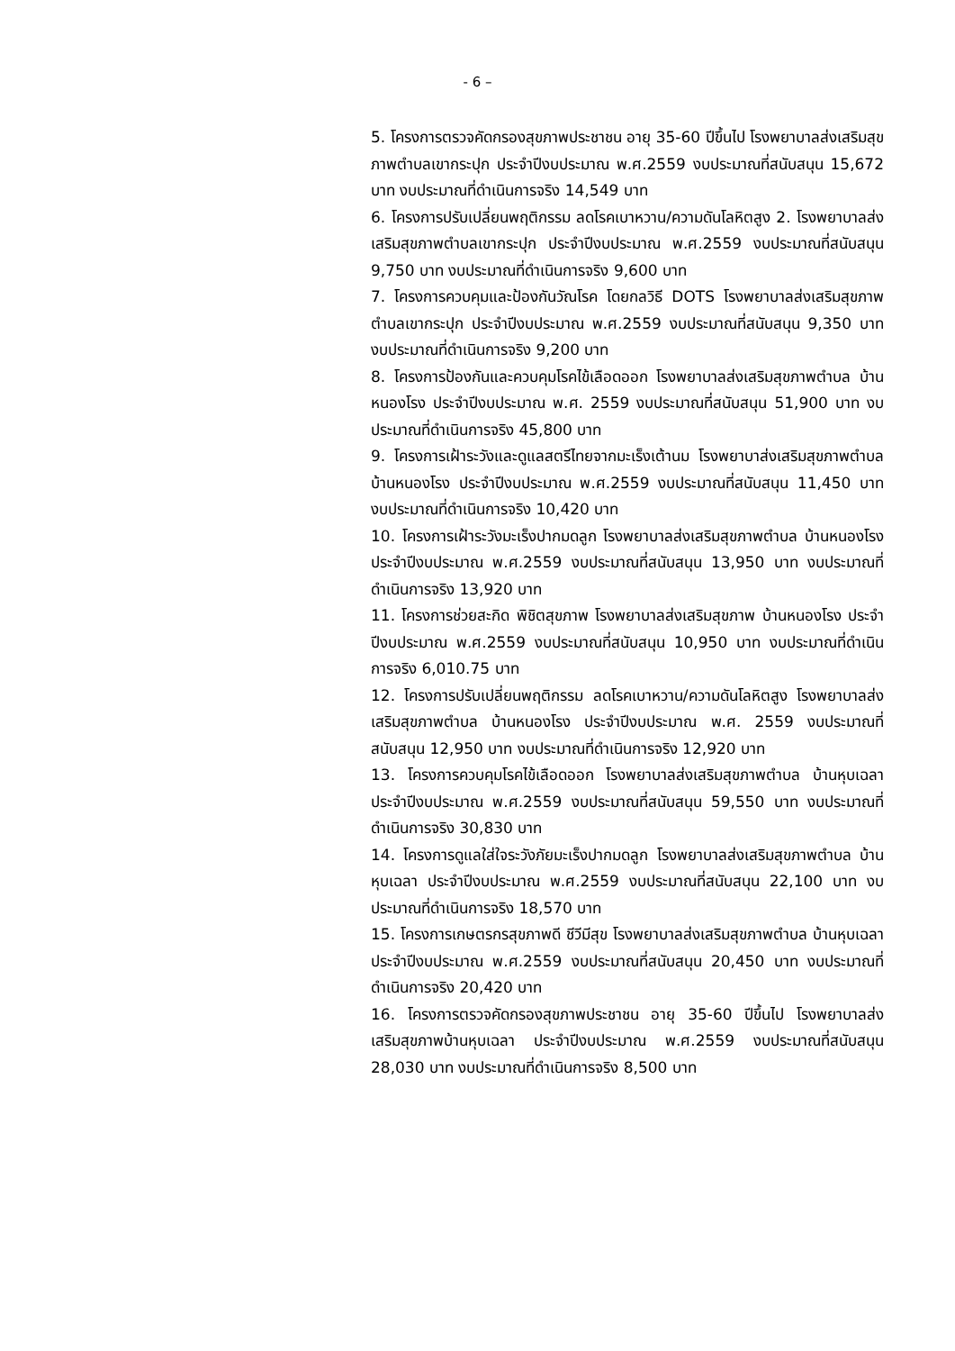- 6 –
5. โครงการตรวจคัดกรองสุขภาพประชาชน อายุ 35-60 ปีขึ้นไป โรงพยาบาลส่งเสริมสุขภาพตำบลเขากระปุก ประจำปีงบประมาณ พ.ศ.2559 งบประมาณที่สนับสนุน 15,672 บาท งบประมาณที่ดำเนินการจริง 14,549 บาท
6. โครงการปรับเปลี่ยนพฤติกรรม ลดโรคเบาหวาน/ความดันโลหิตสูง 2. โรงพยาบาลส่งเสริมสุขภาพตำบลเขากระปุก ประจำปีงบประมาณ พ.ศ.2559 งบประมาณที่สนับสนุน 9,750 บาท งบประมาณที่ดำเนินการจริง 9,600 บาท
7. โครงการควบคุมและป้องกันวัณโรค โดยกลวิธี DOTS โรงพยาบาลส่งเสริมสุขภาพตำบลเขากระปุก ประจำปีงบประมาณ พ.ศ.2559 งบประมาณที่สนับสนุน 9,350 บาท งบประมาณที่ดำเนินการจริง 9,200 บาท
8. โครงการป้องกันและควบคุมโรคไข้เลือดออก โรงพยาบาลส่งเสริมสุขภาพตำบล บ้านหนองโรง ประจำปีงบประมาณ พ.ศ. 2559 งบประมาณที่สนับสนุน 51,900 บาท งบประมาณที่ดำเนินการจริง 45,800 บาท
9. โครงการเฝ้าระวังและดูแลสตรีไทยจากมะเร็งเต้านม โรงพยาบาส่งเสริมสุขภาพตำบล บ้านหนองโรง ประจำปีงบประมาณ พ.ศ.2559 งบประมาณที่สนับสนุน 11,450 บาท งบประมาณที่ดำเนินการจริง 10,420 บาท
10. โครงการเฝ้าระวังมะเร็งปากมดลูก โรงพยาบาลส่งเสริมสุขภาพตำบล บ้านหนองโรง ประจำปีงบประมาณ พ.ศ.2559 งบประมาณที่สนับสนุน 13,950 บาท งบประมาณที่ดำเนินการจริง 13,920 บาท
11. โครงการช่วยสะกิด พิชิตสุขภาพ โรงพยาบาลส่งเสริมสุขภาพ บ้านหนองโรง ประจำปีงบประมาณ พ.ศ.2559 งบประมาณที่สนับสนุน 10,950 บาท งบประมาณที่ดำเนินการจริง 6,010.75 บาท
12. โครงการปรับเปลี่ยนพฤติกรรม ลดโรคเบาหวาน/ความดันโลหิตสูง โรงพยาบาลส่งเสริมสุขภาพตำบล บ้านหนองโรง ประจำปีงบประมาณ พ.ศ. 2559 งบประมาณที่สนับสนุน 12,950 บาท งบประมาณที่ดำเนินการจริง 12,920 บาท
13. โครงการควบคุมโรคไข้เลือดออก โรงพยาบาลส่งเสริมสุขภาพตำบล บ้านหุบเฉลา ประจำปีงบประมาณ พ.ศ.2559 งบประมาณที่สนับสนุน 59,550 บาท งบประมาณที่ดำเนินการจริง 30,830 บาท
14. โครงการดูแลใส่ใจระวังภัยมะเร็งปากมดลูก โรงพยาบาลส่งเสริมสุขภาพตำบล บ้านหุบเฉลา ประจำปีงบประมาณ พ.ศ.2559 งบประมาณที่สนับสนุน 22,100 บาท งบประมาณที่ดำเนินการจริง 18,570 บาท
15. โครงการเกษตรกรสุขภาพดี ชีวีมีสุข โรงพยาบาลส่งเสริมสุขภาพตำบล บ้านหุบเฉลา ประจำปีงบประมาณ พ.ศ.2559 งบประมาณที่สนับสนุน 20,450 บาท งบประมาณที่ดำเนินการจริง 20,420 บาท
16. โครงการตรวจคัดกรองสุขภาพประชาชน อายุ 35-60 ปีขึ้นไป โรงพยาบาลส่งเสริมสุขภาพบ้านหุบเฉลา ประจำปีงบประมาณ พ.ศ.2559 งบประมาณที่สนับสนุน 28,030 บาท งบประมาณที่ดำเนินการจริง 8,500 บาท